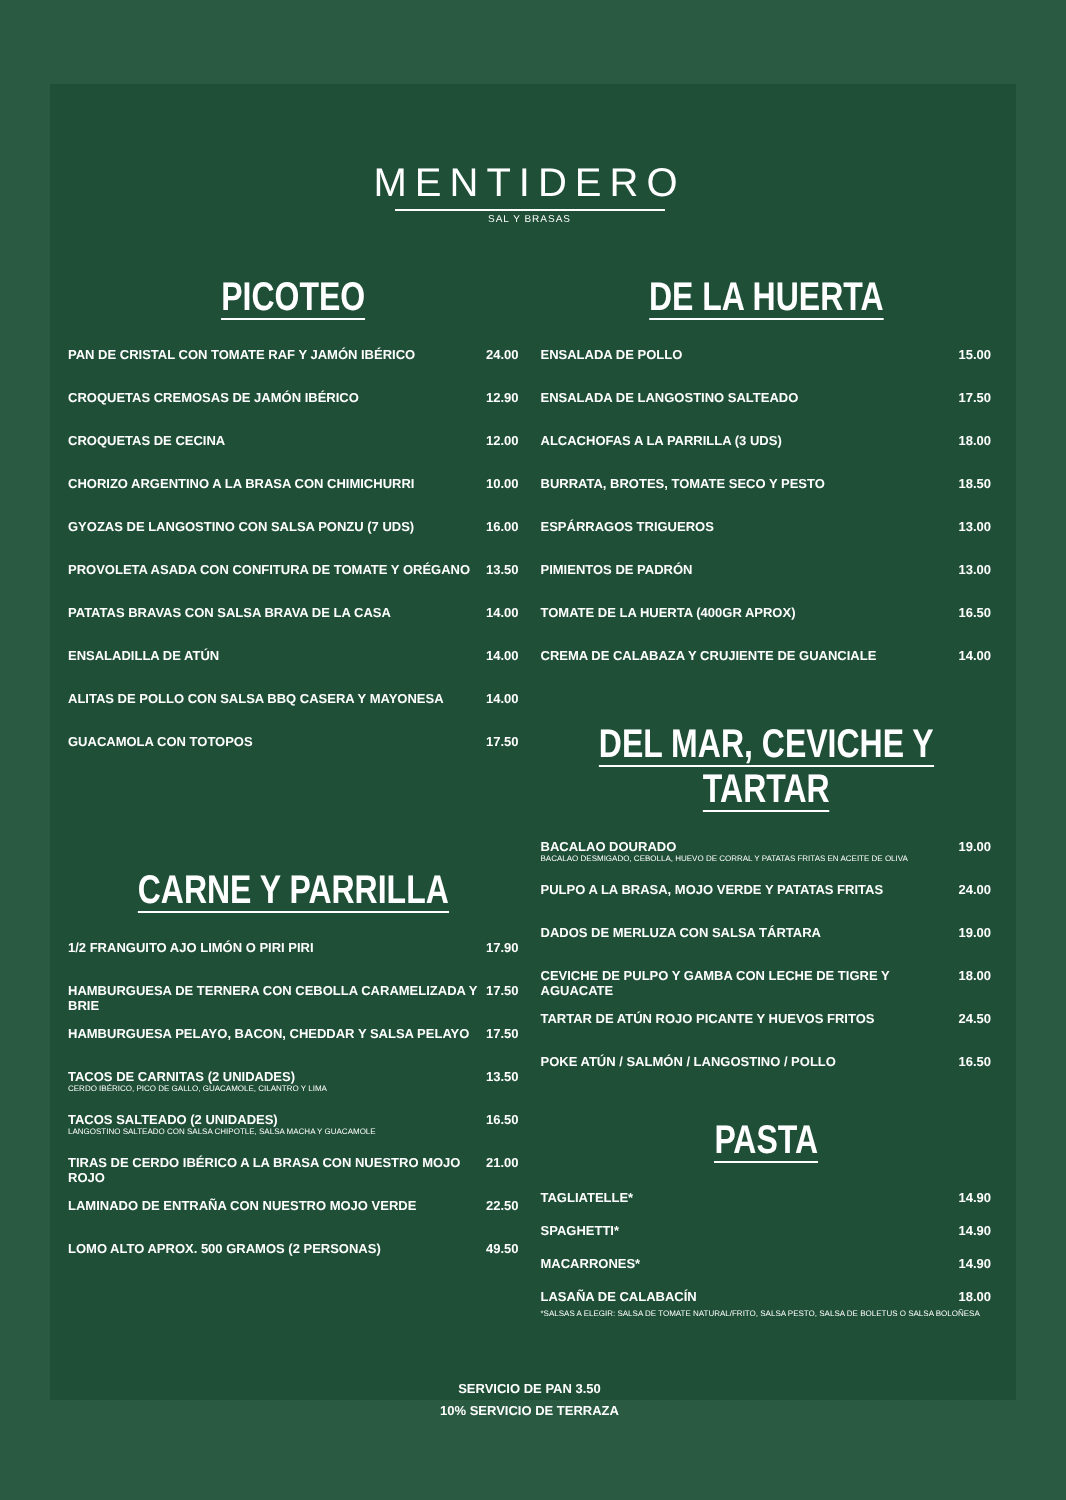MENTIDERO
SAL Y BRASAS
PICOTEO
PAN DE CRISTAL CON TOMATE RAF Y JAMÓN IBÉRICO 24.00
CROQUETAS CREMOSAS DE JAMÓN IBÉRICO 12.90
CROQUETAS DE CECINA 12.00
CHORIZO ARGENTINO A LA BRASA CON CHIMICHURRI 10.00
GYOZAS DE LANGOSTINO CON SALSA PONZU (7 UDS) 16.00
PROVOLETA ASADA CON CONFITURA DE TOMATE Y ORÉGANO 13.50
PATATAS BRAVAS CON SALSA BRAVA DE LA CASA 14.00
ENSALADILLA DE ATÚN 14.00
ALITAS DE POLLO CON SALSA BBQ CASERA Y MAYONESA 14.00
GUACAMOLA CON TOTOPOS 17.50
CARNE Y PARRILLA
1/2 FRANGUITO AJO LIMÓN O PIRI PIRI 17.90
HAMBURGUESA DE TERNERA CON CEBOLLA CARAMELIZADA Y BRIE 17.50
HAMBURGUESA PELAYO, BACON, CHEDDAR Y SALSA PELAYO 17.50
TACOS DE CARNITAS (2 UNIDADES)
CERDO IBÉRICO, PICO DE GALLO, GUACAMOLE, CILANTRO Y LIMA 13.50
TACOS SALTEADO (2 UNIDADES)
LANGOSTINO SALTEADO CON SALSA CHIPOTLE, SALSA MACHA Y GUACAMOLE 16.50
TIRAS DE CERDO IBÉRICO A LA BRASA CON NUESTRO MOJO ROJO 21.00
LAMINADO DE ENTRAÑA CON NUESTRO MOJO VERDE 22.50
LOMO ALTO APROX. 500 GRAMOS (2 PERSONAS) 49.50
DE LA HUERTA
ENSALADA DE POLLO 15.00
ENSALADA DE LANGOSTINO SALTEADO 17.50
ALCACHOFAS A LA PARRILLA (3 UDS) 18.00
BURRATA, BROTES, TOMATE SECO Y PESTO 18.50
ESPÁRRAGOS TRIGUEROS 13.00
PIMIENTOS DE PADRÓN 13.00
TOMATE DE LA HUERTA (400GR APROX) 16.50
CREMA DE CALABAZA Y CRUJIENTE DE GUANCIALE 14.00
DEL MAR, CEVICHE Y TARTAR
BACALAO DOURADO
BACALAO DESMIGADO, CEBOLLA, HUEVO DE CORRAL Y PATATAS FRITAS EN ACEITE DE OLIVA 19.00
PULPO A LA BRASA, MOJO VERDE Y PATATAS FRITAS 24.00
DADOS DE MERLUZA CON SALSA TÁRTARA 19.00
CEVICHE DE PULPO Y GAMBA CON LECHE DE TIGRE Y AGUACATE 18.00
TARTAR DE ATÚN ROJO PICANTE Y HUEVOS FRITOS 24.50
POKE ATÚN / SALMÓN / LANGOSTINO / POLLO 16.50
PASTA
TAGLIATELLE* 14.90
SPAGHETTI* 14.90
MACARRONES* 14.90
LASAÑA DE CALABACÍN 18.00
*SALSAS A ELEGIR: SALSA DE TOMATE NATURAL/FRITO, SALSA PESTO, SALSA DE BOLETUS O SALSA BOLOÑESA
SERVICIO DE PAN 3.50
10% SERVICIO DE TERRAZA